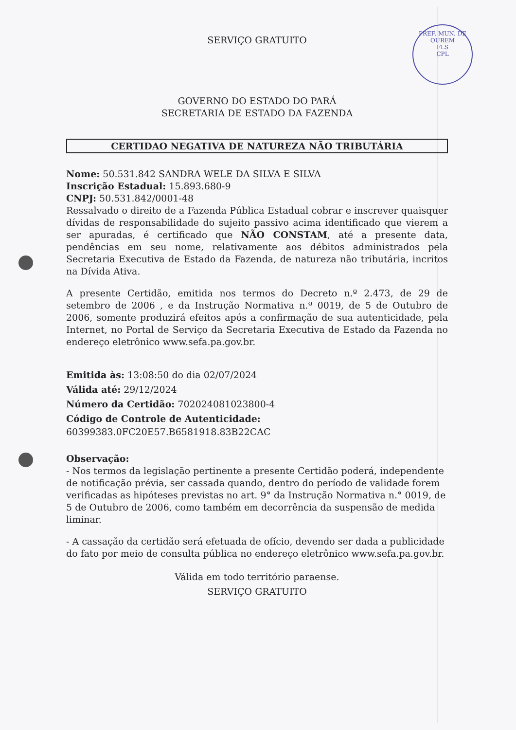PREF. MUN. DE OUREM
FLS
CPL
SERVIÇO GRATUITO
GOVERNO DO ESTADO DO PARÁ
SECRETARIA DE ESTADO DA FAZENDA
CERTIDAO NEGATIVA DE NATUREZA NÃO TRIBUTÁRIA
Nome: 50.531.842 SANDRA WELE DA SILVA E SILVA
Inscrição Estadual: 15.893.680-9
CNPJ: 50.531.842/0001-48
Ressalvado o direito de a Fazenda Pública Estadual cobrar e inscrever quaisquer dívidas de responsabilidade do sujeito passivo acima identificado que vierem a ser apuradas, é certificado que NÃO CONSTAM, até a presente data, pendências em seu nome, relativamente aos débitos administrados pela Secretaria Executiva de Estado da Fazenda, de natureza não tributária, incritos na Dívida Ativa.
A presente Certidão, emitida nos termos do Decreto n.º 2.473, de 29 de setembro de 2006 , e da Instrução Normativa n.º 0019, de 5 de Outubro de 2006, somente produzirá efeitos após a confirmação de sua autenticidade, pela Internet, no Portal de Serviço da Secretaria Executiva de Estado da Fazenda no endereço eletrônico www.sefa.pa.gov.br.
Emitida às: 13:08:50 do dia 02/07/2024
Válida até: 29/12/2024
Número da Certidão: 702024081023800-4
Código de Controle de Autenticidade:
60399383.0FC20E57.B6581918.83B22CAC
Observação:
- Nos termos da legislação pertinente a presente Certidão poderá, independente de notificação prévia, ser cassada quando, dentro do período de validade forem verificadas as hipóteses previstas no art. 9° da Instrução Normativa n.° 0019, de 5 de Outubro de 2006, como também em decorrência da suspensão de medida liminar.
- A cassação da certidão será efetuada de ofício, devendo ser dada a publicidade do fato por meio de consulta pública no endereço eletrônico www.sefa.pa.gov.br.
Válida em todo território paraense.
SERVIÇO GRATUITO